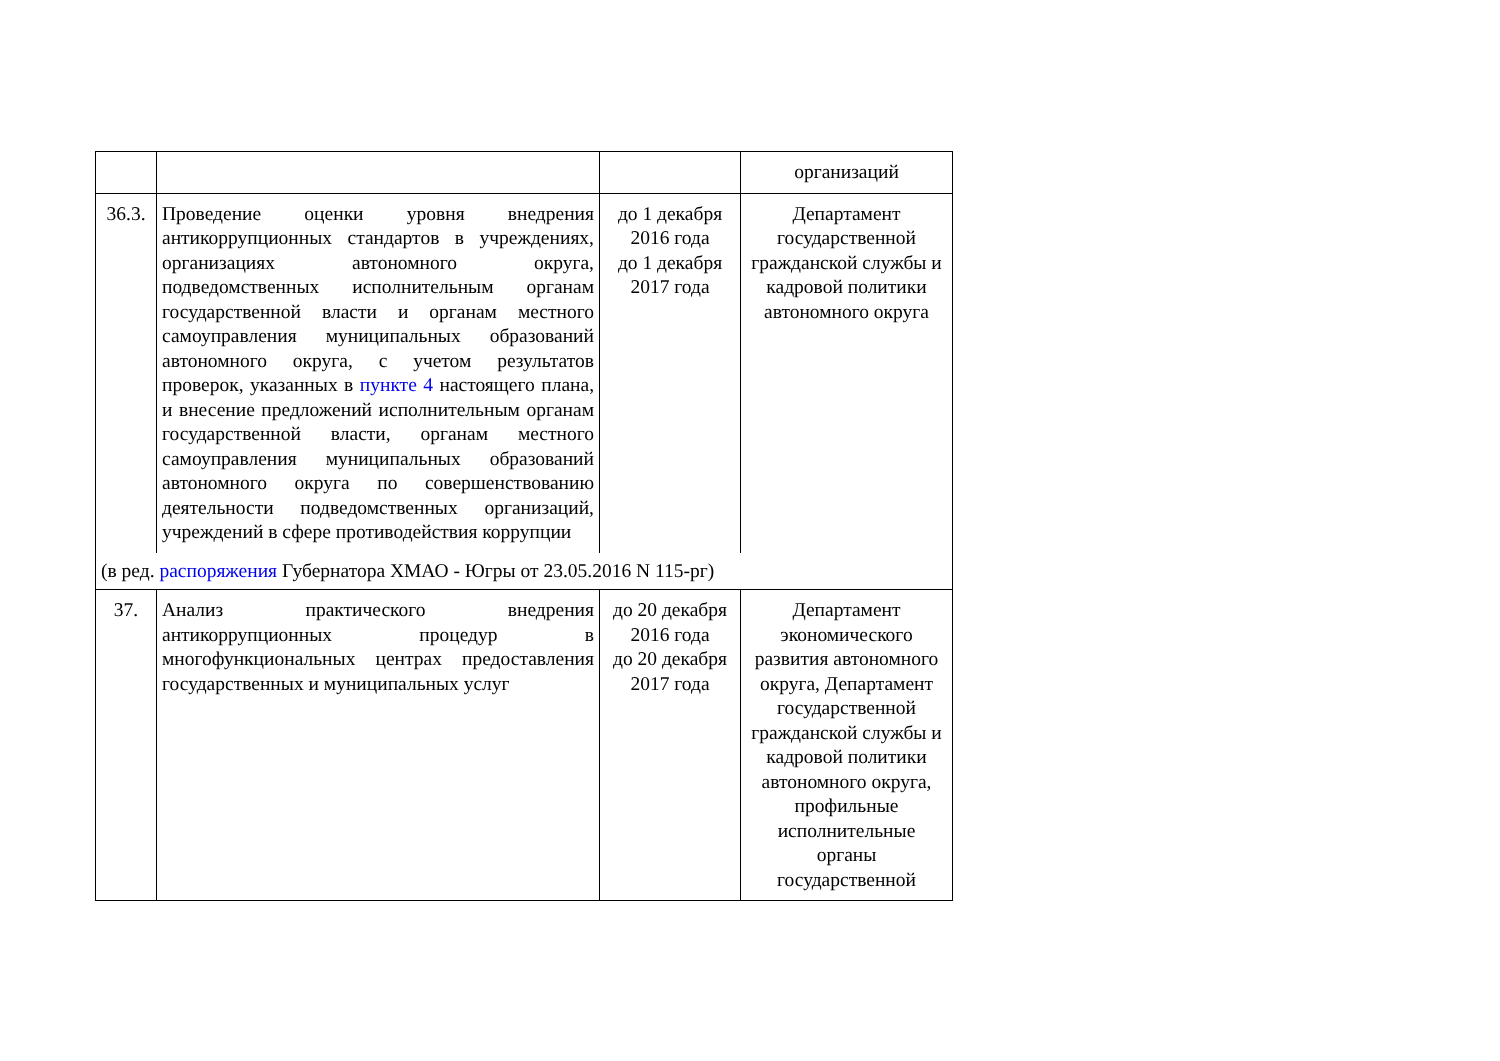| | | | организаций |
| 36.3. | Проведение оценки уровня внедрения антикоррупционных стандартов в учреждениях, организациях автономного округа, подведомственных исполнительным органам государственной власти и органам местного самоуправления муниципальных образований автономного округа, с учетом результатов проверок, указанных в пункте 4 настоящего плана, и внесение предложений исполнительным органам государственной власти, органам местного самоуправления муниципальных образований автономного округа по совершенствованию деятельности подведомственных организаций, учреждений в сфере противодействия коррупции | до 1 декабря 2016 года до 1 декабря 2017 года | Департамент государственной гражданской службы и кадровой политики автономного округа |
| (в ред. распоряжения Губернатора ХМАО - Югры от 23.05.2016 N 115-рг) | | | |
| 37. | Анализ практического внедрения антикоррупционных процедур в многофункциональных центрах предоставления государственных и муниципальных услуг | до 20 декабря 2016 года до 20 декабря 2017 года | Департамент экономического развития автономного округа, Департамент государственной гражданской службы и кадровой политики автономного округа, профильные исполнительные органы государственной |